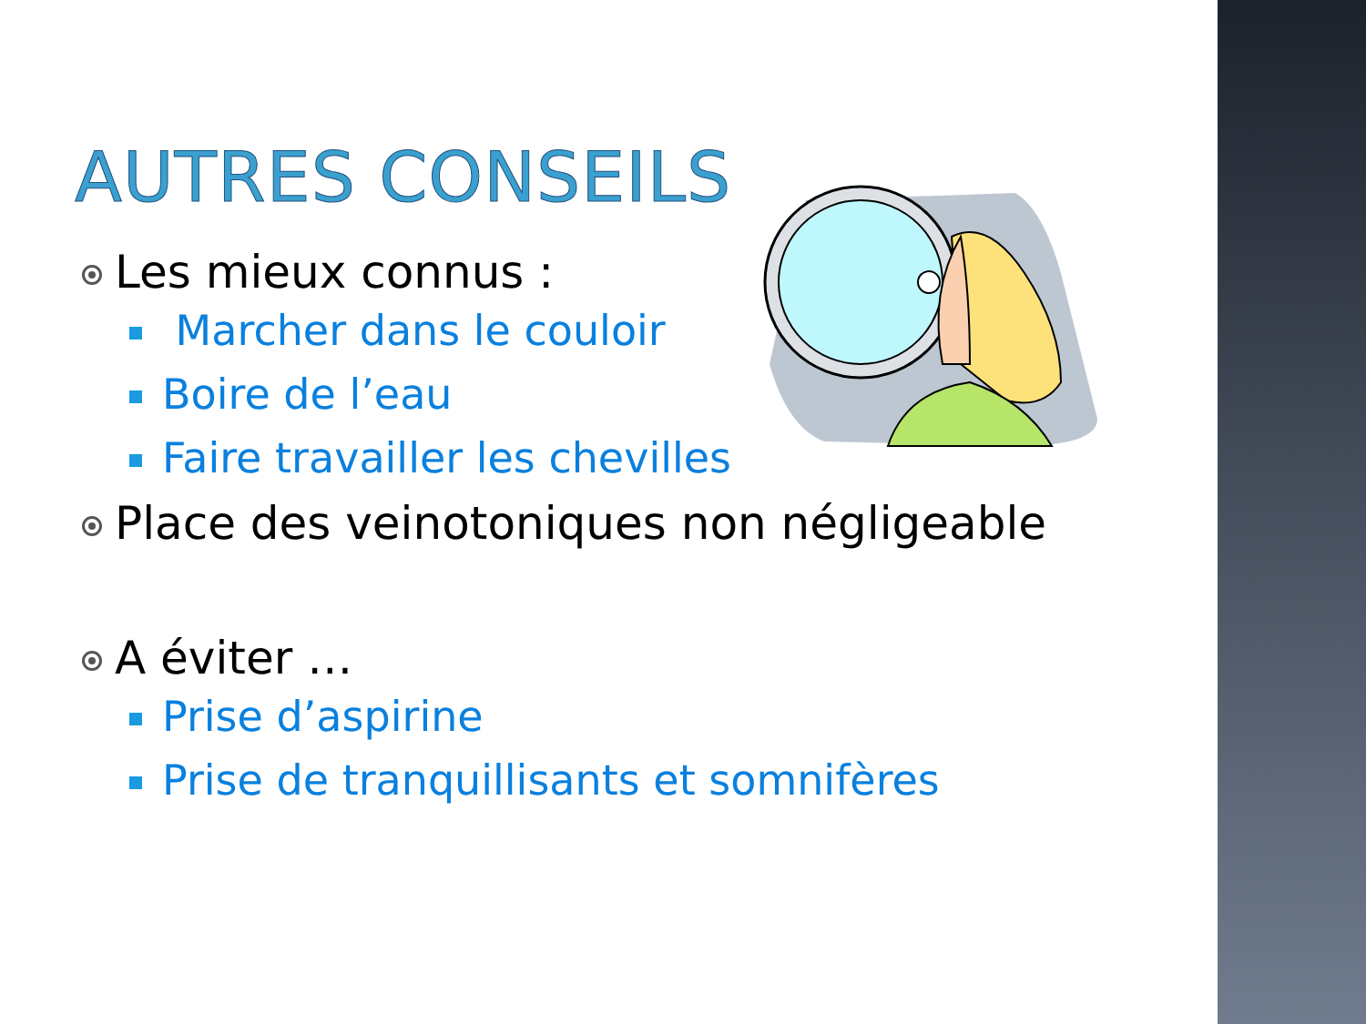AUTRES CONSEILS
Les mieux connus :
Marcher dans le couloir
Boire de l’eau
Faire travailler les chevilles
Place des veinotoniques non négligeable
A éviter …
Prise d’aspirine
Prise de tranquillisants et somnifères